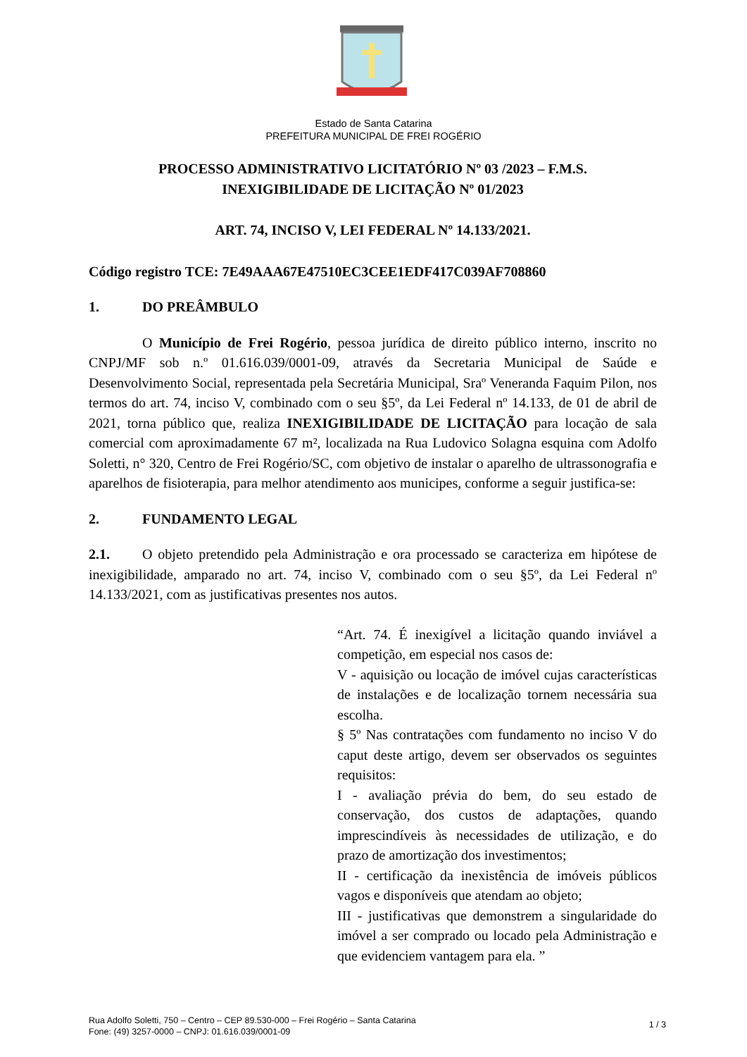Estado de Santa Catarina
PREFEITURA MUNICIPAL DE FREI ROGÉRIO
PROCESSO ADMINISTRATIVO LICITATÓRIO Nº 03 /2023 – F.M.S.
INEXIGIBILIDADE DE LICITAÇÃO Nº 01/2023
ART. 74, INCISO V, LEI FEDERAL Nº 14.133/2021.
Código registro TCE: 7E49AAA67E47510EC3CEE1EDF417C039AF708860
1. DO PREÂMBULO
O Município de Frei Rogério, pessoa jurídica de direito público interno, inscrito no CNPJ/MF sob n.º 01.616.039/0001-09, através da Secretaria Municipal de Saúde e Desenvolvimento Social, representada pela Secretária Municipal, Sraº Veneranda Faquim Pilon, nos termos do art. 74, inciso V, combinado com o seu §5º, da Lei Federal nº 14.133, de 01 de abril de 2021, torna público que, realiza INEXIGIBILIDADE DE LICITAÇÃO para locação de sala comercial com aproximadamente 67 m², localizada na Rua Ludovico Solagna esquina com Adolfo Soletti, n° 320, Centro de Frei Rogério/SC, com objetivo de instalar o aparelho de ultrassonografia e aparelhos de fisioterapia, para melhor atendimento aos municipes, conforme a seguir justifica-se:
2. FUNDAMENTO LEGAL
2.1. O objeto pretendido pela Administração e ora processado se caracteriza em hipótese de inexigibilidade, amparado no art. 74, inciso V, combinado com o seu §5º, da Lei Federal nº 14.133/2021, com as justificativas presentes nos autos.
“Art. 74. É inexigível a licitação quando inviável a competição, em especial nos casos de:
V - aquisição ou locação de imóvel cujas características de instalações e de localização tornem necessária sua escolha.
§ 5º Nas contratações com fundamento no inciso V do caput deste artigo, devem ser observados os seguintes requisitos:
I - avaliação prévia do bem, do seu estado de conservação, dos custos de adaptações, quando imprescindíveis às necessidades de utilização, e do prazo de amortização dos investimentos;
II - certificação da inexistência de imóveis públicos vagos e disponíveis que atendam ao objeto;
III - justificativas que demonstrem a singularidade do imóvel a ser comprado ou locado pela Administração e que evidenciem vantagem para ela. ”
Rua Adolfo Soletti, 750 – Centro – CEP 89.530-000 – Frei Rogério – Santa Catarina
Fone: (49) 3257-0000 – CNPJ: 01.616.039/0001-09
1 / 3